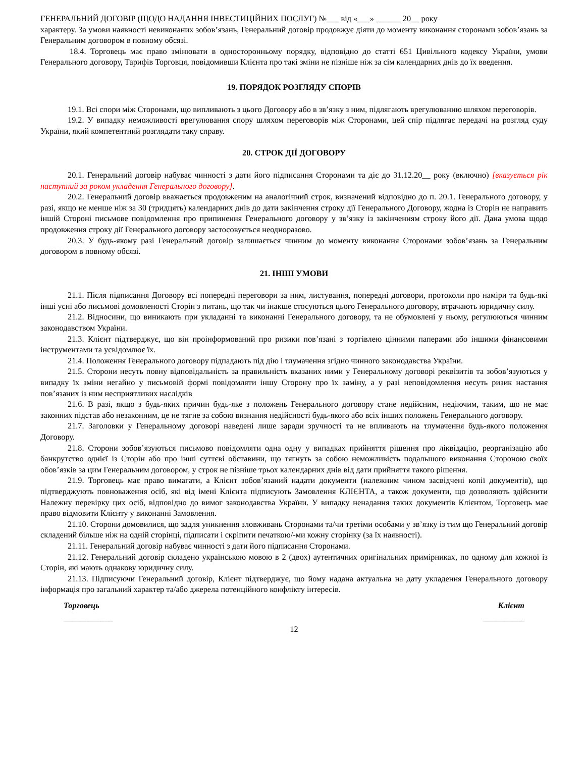ГЕНЕРАЛЬНИЙ ДОГОВІР (ЩОДО НАДАННЯ ІНВЕСТИЦІЙНИХ ПОСЛУГ) №___ від «___» ______ 20__ року
характеру. За умови наявності невиконаних зобов’язань, Генеральний договір продовжує діяти до моменту виконання сторонами зобов’язань за Генеральним договором в повному обсязі.
18.4. Торговець має право змінювати в односторонньому порядку, відповідно до статті 651 Цивільного кодексу України, умови Генерального договору, Тарифів Торговця, повідомивши Клієнта про такі зміни не пізніше ніж за сім календарних днів до їх введення.
19. ПОРЯДОК РОЗГЛЯДУ СПОРІВ
19.1. Всі спори між Сторонами, що випливають з цього Договору або в зв’язку з ним, підлягають врегулюванню шляхом переговорів.
19.2. У випадку неможливості врегулювання спору шляхом переговорів між Сторонами, цей спір підлягає передачі на розгляд суду України, який компетентний розглядати таку справу.
20. СТРОК ДІЇ ДОГОВОРУ
20.1. Генеральний договір набуває чинності з дати його підписання Сторонами та діє до 31.12.20__ року (включно) [вказується рік наступний за роком укладення Генерального договору].
20.2. Генеральний договір вважається продовженим на аналогічний строк, визначений відповідно до п. 20.1. Генерального договору, у разі, якщо не менше ніж за 30 (тридцять) календарних днів до дати закінчення строку дії Генерального Договору, жодна із Сторін не направить іншій Стороні письмове повідомлення про припинення Генерального договору у зв’язку із закінченням строку його дії. Дана умова щодо продовження строку дії Генерального договору застосовується неодноразово.
20.3. У будь-якому разі Генеральний договір залишається чинним до моменту виконання Сторонами зобов’язань за Генеральним договором в повному обсязі.
21. ІНШІ УМОВИ
21.1. Після підписання Договору всі попередні переговори за ним, листування, попередні договори, протоколи про наміри та будь-які інші усні або письмові домовленості Сторін з питань, що так чи інакше стосуються цього Генерального договору, втрачають юридичну силу.
21.2. Відносини, що виникають при укладанні та виконанні Генерального договору, та не обумовлені у ньому, регулюються чинним законодавством України.
21.3. Клієнт підтверджує, що він проінформований про ризики пов’язані з торгівлею цінними паперами або іншими фінансовими інструментами та усвідомлює їх.
21.4. Положення Генерального договору підпадають під дію і тлумачення згідно чинного законодавства України.
21.5. Сторони несуть повну відповідальність за правильність вказаних ними у Генеральному договорі реквізитів та зобов’язуються у випадку їх зміни негайно у письмовій формі повідомляти іншу Сторону про їх заміну, а у разі неповідомлення несуть ризик настання пов’язаних із ним несприятливих наслідків
21.6. В разі, якщо з будь-яких причин будь-яке з положень Генерального договору стане недійсним, недіючим, таким, що не має законних підстав або незаконним, це не тягне за собою визнання недійсності будь-якого або всіх інших положень Генерального договору.
21.7. Заголовки у Генеральному договорі наведені лише заради зручності та не впливають на тлумачення будь-якого положення Договору.
21.8. Сторони зобов’язуються письмово повідомляти одна одну у випадках прийняття рішення про ліквідацію, реорганізацію або банкрутство однієї із Сторін або про інші суттєві обставини, що тягнуть за собою неможливість подальшого виконання Стороною своїх обов’язків за цим Генеральним договором, у строк не пізніше трьох календарних днів від дати прийняття такого рішення.
21.9. Торговець має право вимагати, а Клієнт зобов’язаний надати документи (належним чином засвідчені копії документів), що підтверджують повноваження осіб, які від імені Клієнта підписують Замовлення КЛІЄНТА, а також документи, що дозволяють здійснити Належну перевірку цих осіб, відповідно до вимог законодавства України. У випадку ненадання таких документів Клієнтом, Торговець має право відмовити Клієнту у виконанні Замовлення.
21.10. Сторони домовилися, що задля уникнення зловживань Сторонами та/чи третіми особами у зв’язку із тим що Генеральний договір складений більше ніж на одній сторінці, підписати і скріпити печаткою/-ми кожну сторінку (за їх наявності).
21.11. Генеральний договір набуває чинності з дати його підписання Сторонами.
21.12. Генеральний договір складено українською мовою в 2 (двох) аутентичних оригінальних примірниках, по одному для кожної із Сторін, які мають однакову юридичну силу.
21.13. Підписуючи Генеральний договір, Клієнт підтверджує, що йому надана актуальна на дату укладення Генерального договору інформація про загальний характер та/або джерела потенційного конфлікту інтересів.
Торговець Клієнт
____________ __________
12